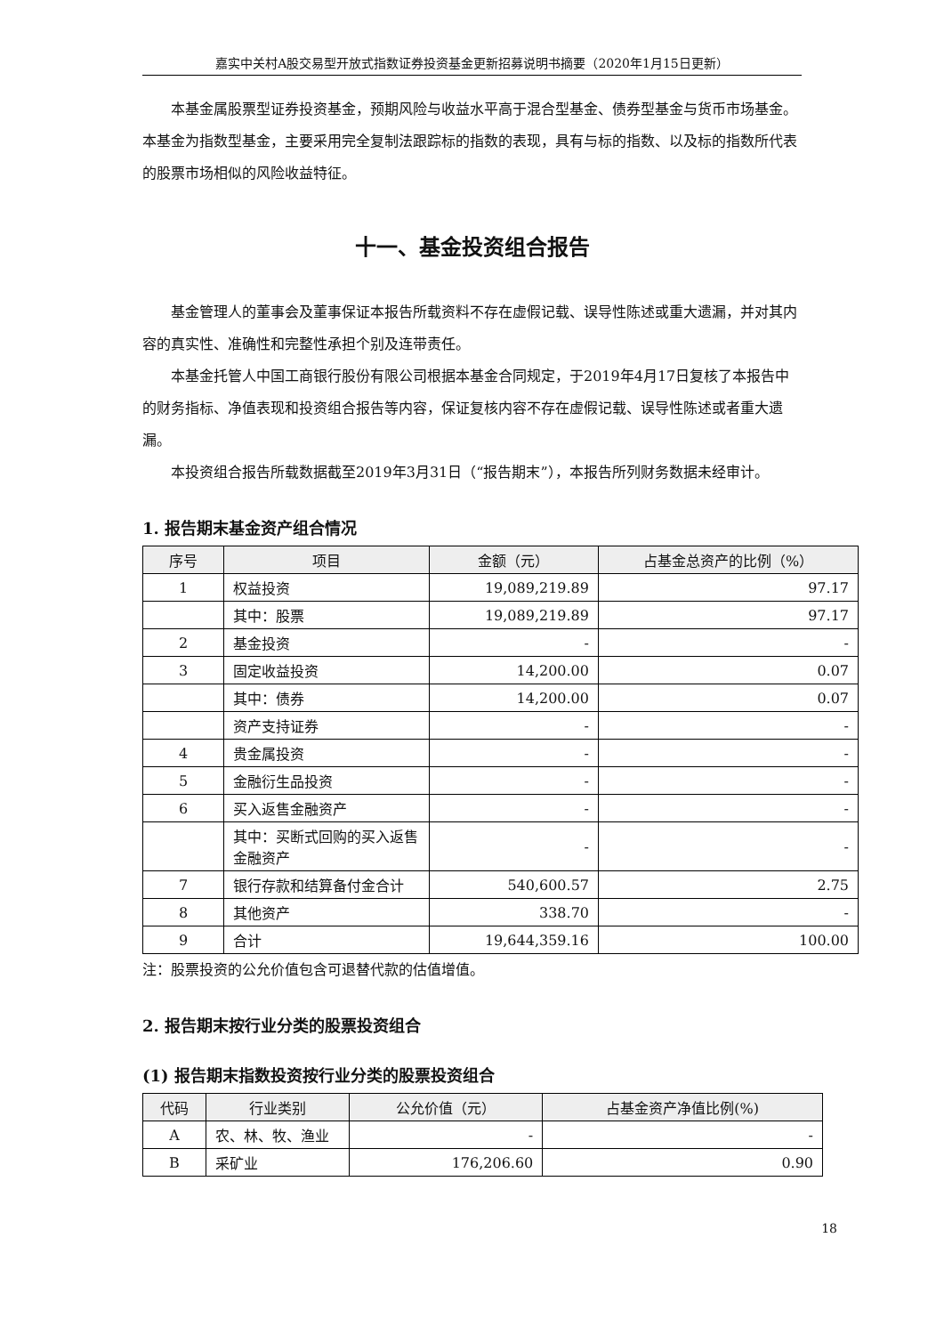嘉实中关村A股交易型开放式指数证券投资基金更新招募说明书摘要（2020年1月15日更新）
本基金属股票型证券投资基金，预期风险与收益水平高于混合型基金、债券型基金与货币市场基金。本基金为指数型基金，主要采用完全复制法跟踪标的指数的表现，具有与标的指数、以及标的指数所代表的股票市场相似的风险收益特征。
十一、基金投资组合报告
基金管理人的董事会及董事保证本报告所载资料不存在虚假记载、误导性陈述或重大遗漏，并对其内容的真实性、准确性和完整性承担个别及连带责任。
本基金托管人中国工商银行股份有限公司根据本基金合同规定，于2019年4月17日复核了本报告中的财务指标、净值表现和投资组合报告等内容，保证复核内容不存在虚假记载、误导性陈述或者重大遗漏。
本投资组合报告所载数据截至2019年3月31日（“报告期末”），本报告所列财务数据未经审计。
1. 报告期末基金资产组合情况
| 序号 | 项目 | 金额（元） | 占基金总资产的比例（%） |
| --- | --- | --- | --- |
| 1 | 权益投资 | 19,089,219.89 | 97.17 |
| | 其中：股票 | 19,089,219.89 | 97.17 |
| 2 | 基金投资 | - | - |
| 3 | 固定收益投资 | 14,200.00 | 0.07 |
| | 其中：债券 | 14,200.00 | 0.07 |
| | 资产支持证券 | - | - |
| 4 | 贵金属投资 | - | - |
| 5 | 金融衍生品投资 | - | - |
| 6 | 买入返售金融资产 | - | - |
| | 其中：买断式回购的买入返售金融资产 | - | - |
| 7 | 银行存款和结算备付金合计 | 540,600.57 | 2.75 |
| 8 | 其他资产 | 338.70 | - |
| 9 | 合计 | 19,644,359.16 | 100.00 |
注：股票投资的公允价值包含可退替代款的估值增值。
2. 报告期末按行业分类的股票投资组合
(1) 报告期末指数投资按行业分类的股票投资组合
| 代码 | 行业类别 | 公允价值（元） | 占基金资产净值比例(%) |
| --- | --- | --- | --- |
| A | 农、林、牧、渔业 | - | - |
| B | 采矿业 | 176,206.60 | 0.90 |
18